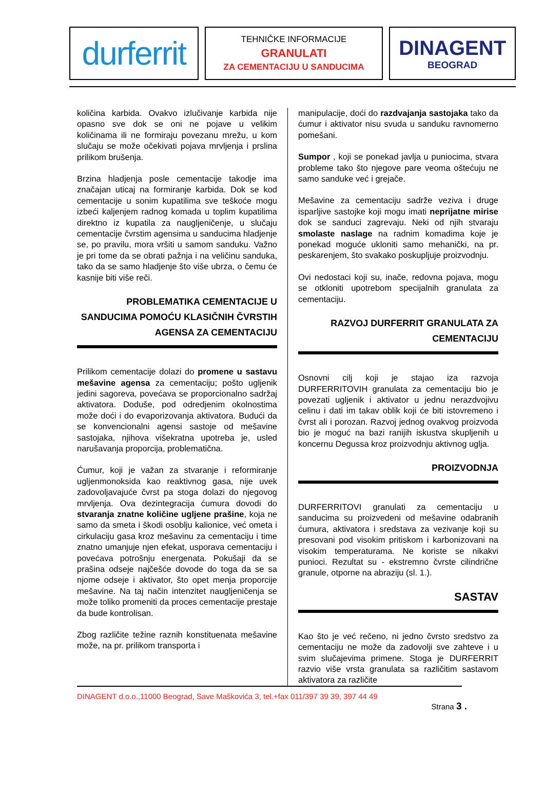durferrit
TEHNIČKE INFORMACIJE
GRANULATI
ZA CEMENTACIJU U SANDUCIMA
DINAGENT
BEOGRAD
količina karbida. Ovakvo izlučivanje karbida nije opasno sve dok se oni ne pojave u velikim količinama ili ne formiraju povezanu mrežu, u kom slučaju se može očekivati pojava mrvljenja i prslina prilikom brušenja.
Brzina hladjenja posle cementacije takodje ima značajan uticaj na formiranje karbida. Dok se kod cementacije u sonim kupatilima sve teškoće mogu izbeći kaljenjem radnog komada u toplim kupatilima direktno iz kupatila za naugljeničenje, u slučaju cementacije čvrstim agensima u sanducima hladjenje se, po pravilu, mora vršiti u samom sanduku. Važno je pri tome da se obrati pažnja i na veličinu sanduka, tako da se samo hladjenje što više ubrza, o čemu će kasnije biti više reči.
PROBLEMATIKA CEMENTACIJE U SANDUCIMA POMOĆU KLASIČNIH ČVRSTIH AGENSA ZA CEMENTACIJU
Prilikom cementacije dolazi do promene u sastavu mešavine agensa za cementaciju; pošto ugljenik jedini sagoreva, povećava se proporcionalno sadržaj aktivatora. Doduše, pod odredjenim okolnostima može doći i do evaporizovanja aktivatora. Budući da se konvencionalni agensi sastoje od mešavine sastojaka, njihova višekratna upotreba je, usled narušavanja proporcija, problematična.
Ćumur, koji je važan za stvaranje i reformiranje ugljenmonoksida kao reaktivnog gasa, nije uvek zadovoljavajuće čvrst pa stoga dolazi do njegovog mrvljenja. Ova dezintegracija ćumura dovodi do stvaranja znatne količine ugljene prašine, koja ne samo da smeta i škodi osoblju kalionice, već ometa i cirkulaciju gasa kroz mešavinu za cementaciju i time znatno umanjuje njen efekat, usporava cementaciju i povećava potrošnju energenata. Pokušaji da se prašina odseje najčešće dovode do toga da se sa njome odseje i aktivator, što opet menja proporcije mešavine. Na taj način intenzitet naugljeničenja se može toliko promeniti da proces cementacije prestaje da bude kontrolisan.
Zbog različite težine raznih konstituenata mešavine može, na pr. prilikom transporta i
manipulacije, doći do razdvajanja sastojaka tako da ćumur i aktivator nisu svuda u sanduku ravnomerno pomešani.
Sumpor , koji se ponekad javlja u puniocima, stvara probleme tako što njegove pare veoma oštećuju ne samo sanduke već i grejače.
Mešavine za cementaciju sadrže veziva i druge isparljive sastojke koji mogu imati neprijatne mirise dok se sanduci zagrevaju. Neki od njih stvaraju smolaste naslage na radnim komadima koje je ponekad moguće ukloniti samo mehanički, na pr. peskarenjem, što svakako poskupljuje proizvodnju.
Ovi nedostaci koji su, inače, redovna pojava, mogu se otkloniti upotrebom specijalnih granulata za cementaciju.
RAZVOJ DURFERRIT GRANULATA ZA CEMENTACIJU
Osnovni cilj koji je stajao iza razvoja DURFERRITOVIH granulata za cementaciju bio je povezati ugljenik i aktivator u jednu nerazdvojivu celinu i dati im takav oblik koji će biti istovremeno i čvrst ali i porozan. Razvoj jednog ovakvog proizvoda bio je moguć na bazi ranijih iskustva skupljenih u koncernu Degussa kroz proizvodnju aktivnog uglja.
PROIZVODNJA
DURFERRITOVI granulati za cementaciju u sanducima su proizvedeni od mešavine odabranih ćumura, aktivatora i sredstava za vezivanje koji su presovani pod visokim pritiskom i karbonizovani na visokim temperaturama. Ne koriste se nikakvi punioci. Rezultat su - ekstremno čvrste cilindrične granule, otporne na abraziju (sl. 1.).
SASTAV
Kao što je već rečeno, ni jedno čvrsto sredstvo za cementaciju ne može da zadovolji sve zahteve i u svim slučajevima primene. Stoga je DURFERRIT razvio više vrsta granulata sa različitim sastavom aktivatora za različite
DINAGENT d.o.o.,11000 Beograd, Save Maškovića 3, tel.+fax 011/397 39 39, 397 44 49
Strana 3 .